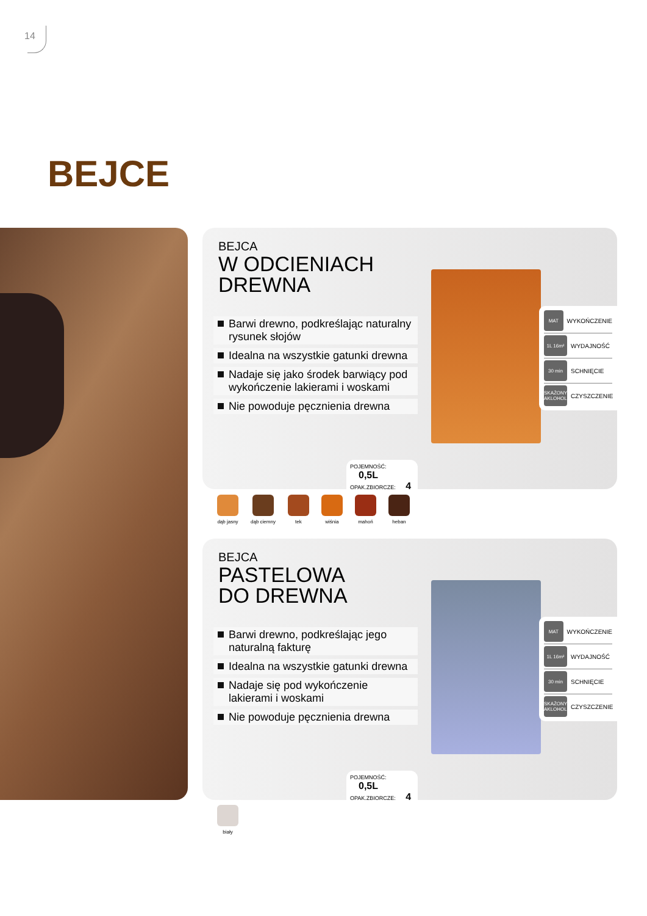14
BEJCE
BEJCA
W ODCIENIACH
DREWNA
Barwi drewno, podkreślając naturalny rysunek słojów
Idealna na wszystkie gatunki drewna
Nadaje się jako środek barwiący pod wykończenie lakierami i woskami
Nie powoduje pęcznienia drewna
MAT WYKOŃCZENIE
1L 16m² WYDAJNOŚĆ
30 min SCHNIĘCIE
SKAŻONY AKLOHOL CZYSZCZENIE
POJEMNOŚĆ: 0,5L
OPAK.ZBIORCZE: 4
dąb jasny dąb ciemny tek wiśnia mahoń heban
BEJCA
PASTELOWA
DO DREWNA
Barwi drewno, podkreślając jego naturalną fakturę
Idealna na wszystkie gatunki drewna
Nadaje się pod wykończenie lakierami i woskami
Nie powoduje pęcznienia drewna
MAT WYKOŃCZENIE
1L 16m² WYDAJNOŚĆ
30 min SCHNIĘCIE
SKAŻONY AKLOHOL CZYSZCZENIE
POJEMNOŚĆ: 0,5L
OPAK.ZBIORCZE: 4
biały